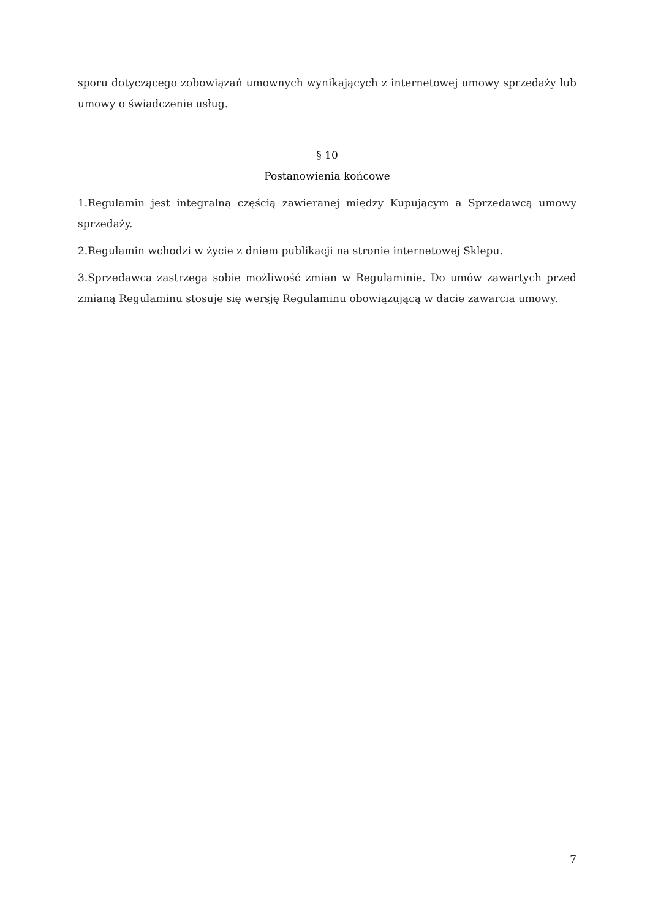sporu dotyczącego zobowiązań umownych wynikających z internetowej umowy sprzedaży lub umowy o świadczenie usług.
§ 10
Postanowienia końcowe
1.Regulamin jest integralną częścią zawieranej między Kupującym a Sprzedawcą umowy sprzedaży.
2.Regulamin wchodzi w życie z dniem publikacji na stronie internetowej Sklepu.
3.Sprzedawca zastrzega sobie możliwość zmian w Regulaminie. Do umów zawartych przed zmianą Regulaminu stosuje się wersję Regulaminu obowiązującą w dacie zawarcia umowy.
7